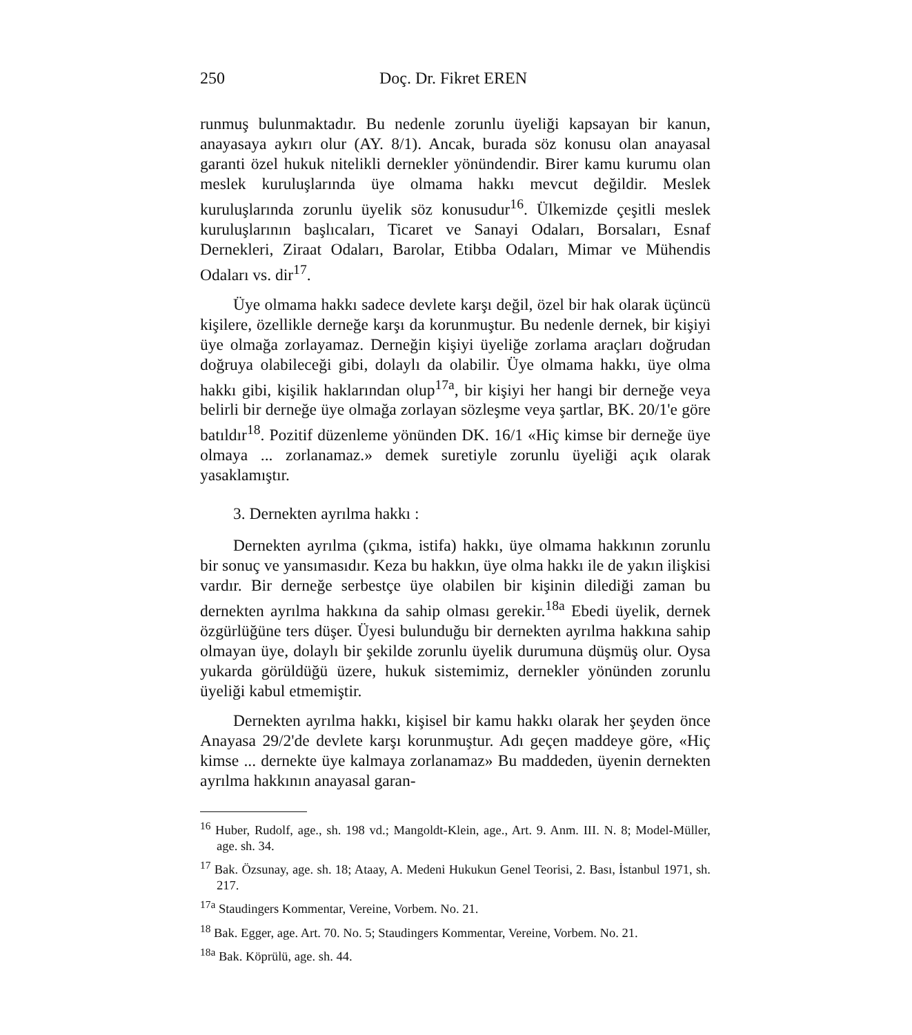250 Doç. Dr. Fikret EREN
runmuş bulunmaktadır. Bu nedenle zorunlu üyeliği kapsayan bir kanun, anayasaya aykırı olur (AY. 8/1). Ancak, burada söz konusu olan anayasal garanti özel hukuk nitelikli dernekler yönündendir. Birer kamu kurumu olan meslek kuruluşlarında üye olmama hakkı mevcut değildir. Meslek kuruluşlarında zorunlu üyelik söz konusudur<sup>16</sup>. Ülkemizde çeşitli meslek kuruluşlarının başlıcaları, Ticaret ve Sanayi Odaları, Borsaları, Esnaf Dernekleri, Ziraat Odaları, Barolar, Etibba Odaları, Mimar ve Mühendis Odaları vs. dir<sup>17</sup>.
Üye olmama hakkı sadece devlete karşı değil, özel bir hak olarak üçüncü kişilere, özellikle derneğe karşı da korunmuştur. Bu nedenle dernek, bir kişiyi üye olmağa zorlayamaz. Derneğin kişiyi üyeliğe zorlama araçları doğrudan doğruya olabileceği gibi, dolaylı da olabilir. Üye olmama hakkı, üye olma hakkı gibi, kişilik haklarından olup<sup>17a</sup>, bir kişiyi her hangi bir derneğe veya belirli bir derneğe üye olmağa zorlayan sözleşme veya şartlar, BK. 20/1'e göre batıldır<sup>18</sup>. Pozitif düzenleme yönünden DK. 16/1 «Hiç kimse bir derneğe üye olmaya ... zorlanamaz.» demek suretiyle zorunlu üyeliği açık olarak yasaklamıştır.
3. Dernekten ayrılma hakkı :
Dernekten ayrılma (çıkma, istifa) hakkı, üye olmama hakkının zorunlu bir sonuç ve yansımasıdır. Keza bu hakkın, üye olma hakkı ile de yakın ilişkisi vardır. Bir derneğe serbestçe üye olabilen bir kişinin dilediği zaman bu dernekten ayrılma hakkına da sahip olması gerekir.<sup>18a</sup> Ebedi üyelik, dernek özgürlüğüne ters düşer. Üyesi bulunduğu bir dernekten ayrılma hakkına sahip olmayan üye, dolaylı bir şekilde zorunlu üyelik durumuna düşmüş olur. Oysa yukarda görüldüğü üzere, hukuk sistemimiz, dernekler yönünden zorunlu üyeliği kabul etmemiştir.
Dernekten ayrılma hakkı, kişisel bir kamu hakkı olarak her şeyden önce Anayasa 29/2'de devlete karşı korunmuştur. Adı geçen maddeye göre, «Hiç kimse ... dernekte üye kalmaya zorlanamaz» Bu maddeden, üyenin dernekten ayrılma hakkının anayasal garan-
<sup>16</sup> Huber, Rudolf, age., sh. 198 vd.; Mangoldt-Klein, age., Art. 9. Anm. III. N. 8; Model-Müller, age. sh. 34.
<sup>17</sup> Bak. Özsunay, age. sh. 18; Ataay, A. Medeni Hukukun Genel Teorisi, 2. Bası, İstanbul 1971, sh. 217.
<sup>17a</sup> Staudingers Kommentar, Vereine, Vorbem. No. 21.
<sup>18</sup> Bak. Egger, age. Art. 70. No. 5; Staudingers Kommentar, Vereine, Vorbem. No. 21.
<sup>18a</sup> Bak. Köprülü, age. sh. 44.